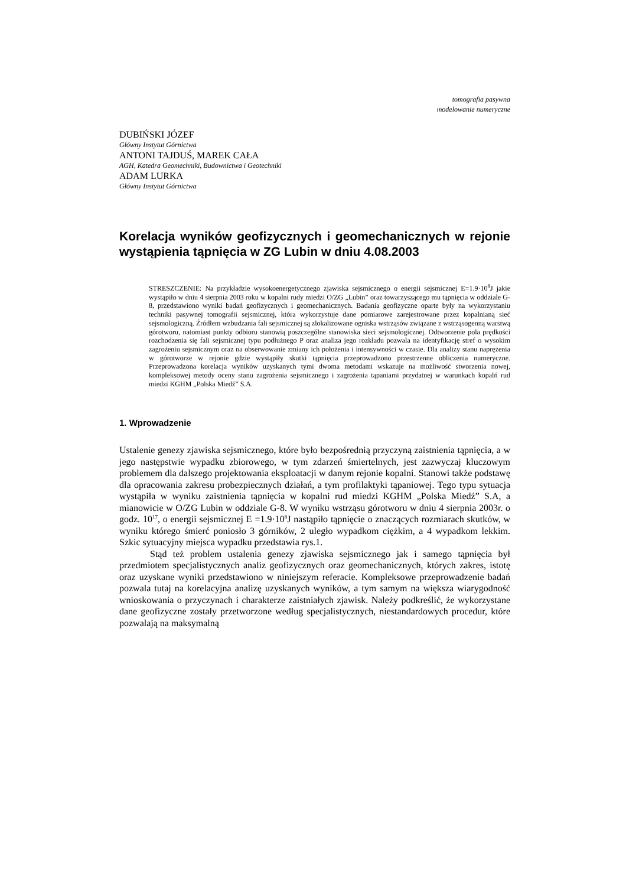tomografia pasywna
modelowanie numeryczne
DUBIŃSKI JÓZEF
Główny Instytut Górnictwa
ANTONI TAJDUŚ, MAREK CAŁA
AGH, Katedra Geomechniki, Budownictwa i Geotechniki
ADAM LURKA
Główny Instytut Górnictwa
Korelacja wyników geofizycznych i geomechanicznych w rejonie wystąpienia tąpnięcia w ZG Lubin w dniu 4.08.2003
STRESZCZENIE: Na przykładzie wysokoenergetycznego zjawiska sejsmicznego o energii sejsmicznej E=1.9·10<sup>8</sup>J jakie wystąpiło w dniu 4 sierpnia 2003 roku w kopalni rudy miedzi O/ZG „Lubin” oraz towarzyszącego mu tąpnięcia w oddziale G-8, przedstawiono wyniki badań geofizycznych i geomechanicznych. Badania geofizyczne oparte były na wykorzystaniu techniki pasywnej tomografii sejsmicznej, która wykorzystuje dane pomiarowe zarejestrowane przez kopalnianą sieć sejsmologiczną. Źródłem wzbudzania fali sejsmicznej są zlokalizowane ogniska wstrząsów związane z wstrząsogenną warstwą górotworu, natomiast punkty odbioru stanowią poszczególne stanowiska sieci sejsmologicznej. Odtworzenie pola prędkości rozchodzenia się fali sejsmicznej typu podłużnego P oraz analiza jego rozkładu pozwala na identyfikację stref o wysokim zagrożeniu sejsmicznym oraz na obserwowanie zmiany ich położenia i intensywności w czasie. Dla analizy stanu naprężenia w górotworze w rejonie gdzie wystąpiły skutki tąpnięcia przeprowadzono przestrzenne obliczenia numeryczne. Przeprowadzona korelacja wyników uzyskanych tymi dwoma metodami wskazuje na możliwość stworzenia nowej, kompleksowej metody oceny stanu zagrożenia sejsmicznego i zagrożenia tąpaniami przydatnej w warunkach kopalń rud miedzi KGHM „Polska Miedź” S.A.
1. Wprowadzenie
Ustalenie genezy zjawiska sejsmicznego, które było bezpośrednią przyczyną zaistnienia tąpnięcia, a w jego następstwie wypadku zbiorowego, w tym zdarzeń śmiertelnych, jest zazwyczaj kluczowym problemem dla dalszego projektowania eksploatacji w danym rejonie kopalni. Stanowi także podstawę dla opracowania zakresu probezpiecznych działań, a tym profilaktyki tąpaniowej. Tego typu sytuacja wystąpiła w wyniku zaistnienia tąpnięcia w kopalni rud miedzi KGHM „Polska Miedź” S.A, a mianowicie w O/ZG Lubin w oddziale G-8. W wyniku wstrząsu górotworu w dniu 4 sierpnia 2003r. o godz. 10<sup>17</sup>, o energii sejsmicznej E =1.9·10<sup>8</sup>J nastąpiło tąpnięcie o znaczących rozmiarach skutków, w wyniku którego śmierć poniosło 3 górników, 2 uległo wypadkom ciężkim, a 4 wypadkom lekkim. Szkic sytuacyjny miejsca wypadku przedstawia rys.1.
Stąd też problem ustalenia genezy zjawiska sejsmicznego jak i samego tąpnięcia był przedmiotem specjalistycznych analiz geofizycznych oraz geomechanicznych, których zakres, istotę oraz uzyskane wyniki przedstawiono w niniejszym referacie. Kompleksowe przeprowadzenie badań pozwala tutaj na korelacyjna analizę uzyskanych wyników, a tym samym na większa wiarygodność wnioskowania o przyczynach i charakterze zaistniałych zjawisk. Należy podkreślić, że wykorzystane dane geofizyczne zostały przetworzone według specjalistycznych, niestandardowych procedur, które pozwalają na maksymalną